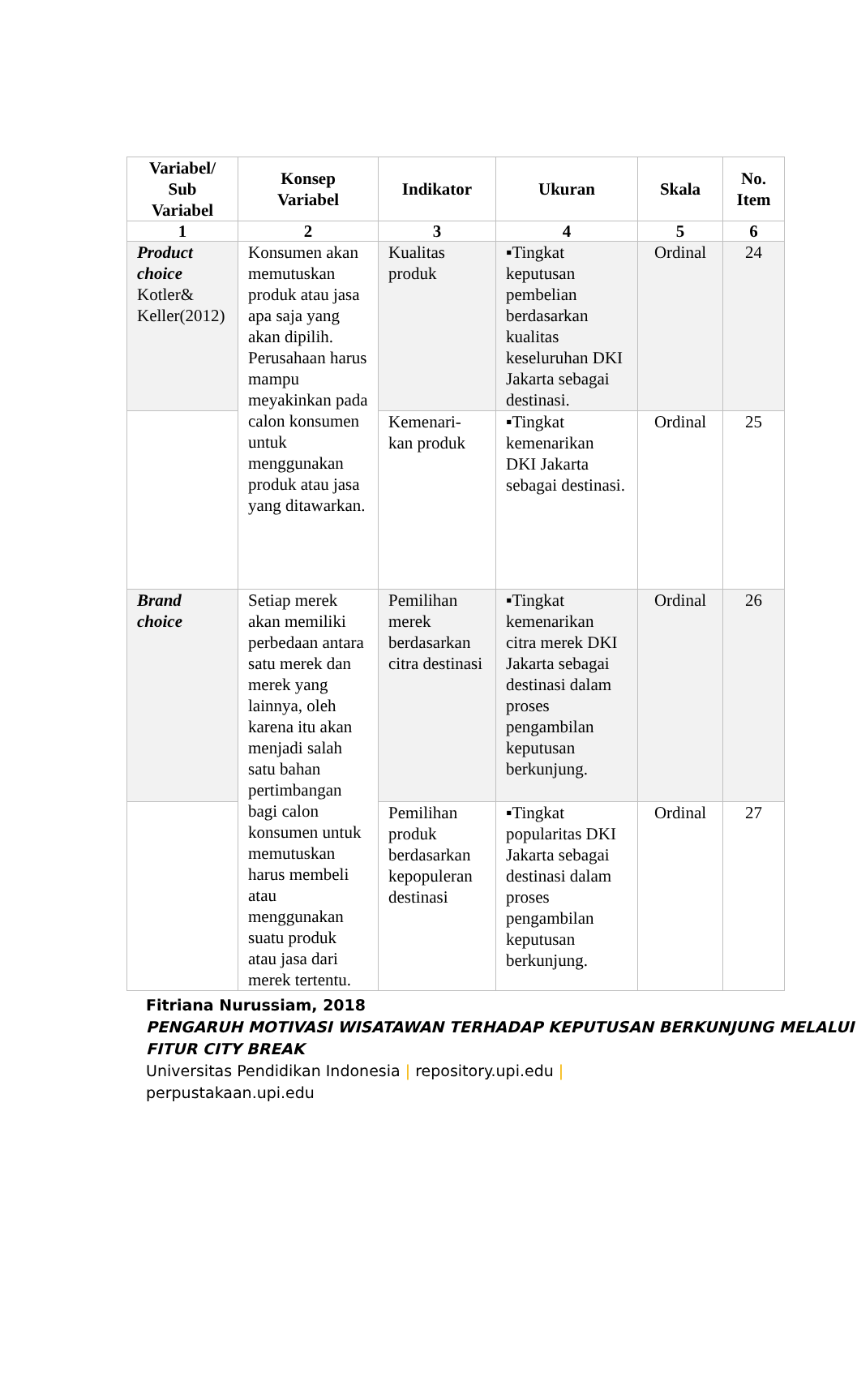| Variabel/ Sub Variabel | Konsep Variabel | Indikator | Ukuran | Skala | No. Item |
| --- | --- | --- | --- | --- | --- |
| 1 | 2 | 3 | 4 | 5 | 6 |
| Product choice Kotler& Keller(2012) | Konsumen akan memutuskan produk atau jasa apa saja yang akan dipilih. Perusahaan harus mampu meyakinkan pada calon konsumen untuk menggunakan produk atau jasa yang ditawarkan. | Kualitas produk | ▪Tingkat keputusan pembelian berdasarkan kualitas keseluruhan DKI Jakarta sebagai destinasi. | Ordinal | 24 |
| | | Kemenari-kan produk | ▪Tingkat kemenarikan DKI Jakarta sebagai destinasi. | Ordinal | 25 |
| Brand choice | Setiap merek akan memiliki perbedaan antara satu merek dan merek yang lainnya, oleh karena itu akan menjadi salah satu bahan pertimbangan bagi calon konsumen untuk memutuskan harus membeli atau menggunakan suatu produk atau jasa dari merek tertentu. | Pemilihan merek berdasarkan citra destinasi | ▪Tingkat kemenarikan citra merek DKI Jakarta sebagai destinasi dalam proses pengambilan keputusan berkunjung. | Ordinal | 26 |
| | | Pemilihan produk berdasarkan kepopuleran destinasi | ▪Tingkat popularitas DKI Jakarta sebagai destinasi dalam proses pengambilan keputusan berkunjung. | Ordinal | 27 |
Fitriana Nurussiam, 2018
PENGARUH MOTIVASI WISATAWAN TERHADAP KEPUTUSAN BERKUNJUNG MELALUI FITUR CITY BREAK
Universitas Pendidikan Indonesia | repository.upi.edu |
perpustakaan.upi.edu